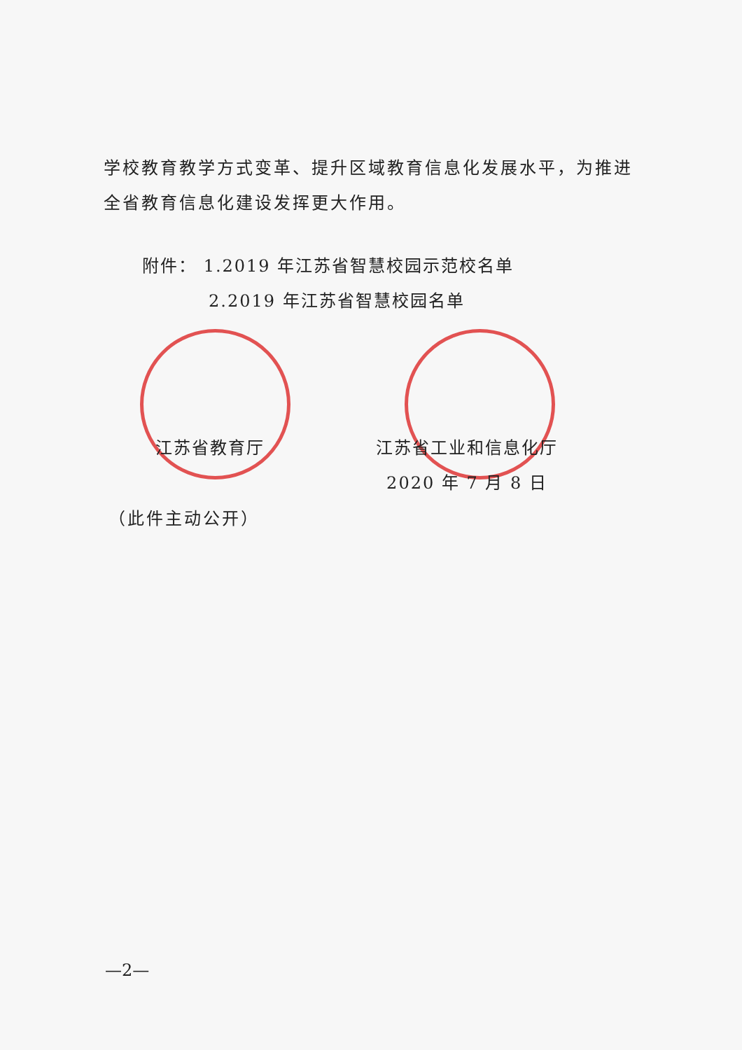学校教育教学方式变革、提升区域教育信息化发展水平，为推进全省教育信息化建设发挥更大作用。
附件： 1.2019 年江苏省智慧校园示范校名单
2.2019 年江苏省智慧校园名单
江苏省教育厅 江苏省工业和信息化厅
2020 年 7 月 8 日
（此件主动公开）
—2—